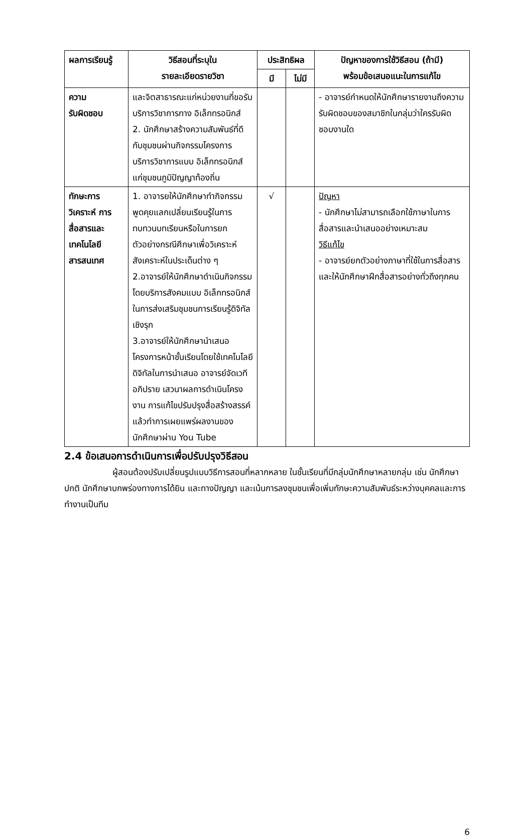| ผลการเรียนรู้ | วิธีสอนที่ระบุใน รายละเอียดรายวิชา | ประสิทธิผล | | ปัญหาของการใช้วิธีสอน (ถ้ามี) พร้อมข้อเสนอแนะในการแก้ไข |
| --- | --- | --- | --- | --- |
| | | มี | ไม่มี | |
| ความ รับผิดชอบ | และจิตสาธารณะแก่หน่วยงานที่ขอรับบริการวิชาการทาง อิเล็กทรอนิกส์ 2. นักศึกษาสร้างความสัมพันธ์ที่ดีกับชุมชนผ่านกิจกรรมโครงการบริการวิชาการแบบ อิเล็กทรอนิกส์แก่ชุมชนภูมิปัญญาท้องถิ่น | | | - อาจารย์กำหนดให้นักศึกษารายงานถึงความรับผิดชอบของสมาชิกในกลุ่มว่าใครรับผิดชอบงานใด |
| ทักษะการ วิเคราะห์ การสื่อสารและเทคโนโลยีสารสนเทศ | 1. อาจารยให้นักศึกษาทำกิจกรรมพูดคุยแลกเปลี่ยนเรียนรู้ในการทบทวนบทเรียนหรือในการยกตัวอย่างกรณีศึกษาเพื่อวิเคราะห์สังเคราะห์ในประเด็นต่าง ๆ 2.อาจารย์ให้นักศึกษาดำเนินกิจกรรมโดยบริการสังคมแบบ อิเล็กทรอนิกส์ในการส่งเสริมชุมชนการเรียนรู้ดิจิทัลเชิงรุก 3.อาจารย์ให้นักศึกษานำเสนอโครงการหน้าชั้นเรียนโดยใช้เทคโนโลยีดิจิทัลในการนำเสนอ อาจารย์จัดเวทีอภิปราย เสวนาผลการดำเนินโครงงาน การแก้ไขปรับปรุงสื่อสร้างสรรค์แล้วทำการเผยแพร่ผลงานของนักศึกษาผ่าน You Tube | √ | | ปัญหา - นักศึกษาไม่สามารถเลือกใช้ภาษาในการสื่อสารและนำเสนออย่างเหมาะสม วิธีแก้ไข - อาจารย์ยกตัวอย่างภาษาที่ใช้ในการสื่อสารและให้นักศึกษาฝึกสื่อสารอย่างทั่วถึงทุกคน |
2.4 ข้อเสนอการดำเนินการเพื่อปรับปรุงวิธีสอน
ผู้สอนต้องปรับเปลี่ยนรูปแบบวิธีการสอนที่หลากหลาย ในชั้นเรียนที่มีกลุ่มนักศึกษาหลายกลุ่ม เช่น นักศึกษาปกติ นักศึกษาบกพร่องทางการได้ยิน และทางปัญญา และเน้นการลงชุมชนเพื่อเพิ่มทักษะความสัมพันธ์ระหว่างบุคคลและการทำงานเป็นทีม
6